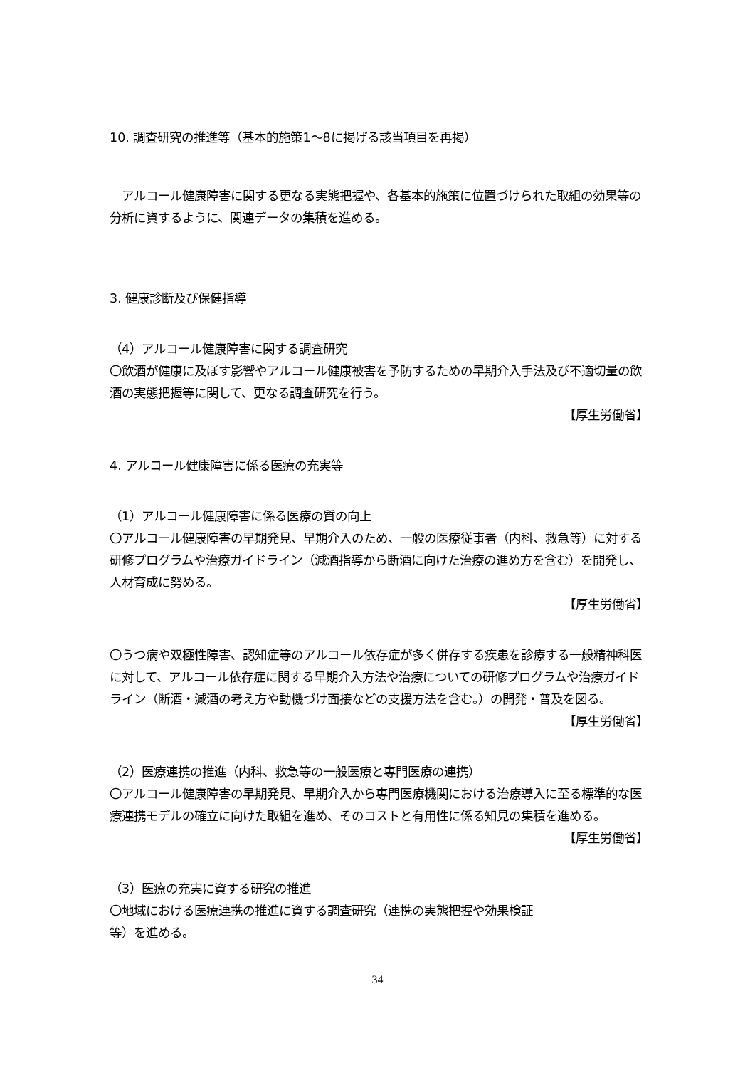10. 調査研究の推進等（基本的施策1～8に掲げる該当項目を再掲）
　アルコール健康障害に関する更なる実態把握や、各基本的施策に位置づけられた取組の効果等の分析に資するように、関連データの集積を進める。
3. 健康診断及び保健指導
（4）アルコール健康障害に関する調査研究
〇飲酒が健康に及ぼす影響やアルコール健康被害を予防するための早期介入手法及び不適切量の飲酒の実態把握等に関して、更なる調査研究を行う。
【厚生労働省】
4. アルコール健康障害に係る医療の充実等
（1）アルコール健康障害に係る医療の質の向上
〇アルコール健康障害の早期発見、早期介入のため、一般の医療従事者（内科、救急等）に対する研修プログラムや治療ガイドライン（減酒指導から断酒に向けた治療の進め方を含む）を開発し、人材育成に努める。
【厚生労働省】
〇うつ病や双極性障害、認知症等のアルコール依存症が多く併存する疾患を診療する一般精神科医に対して、アルコール依存症に関する早期介入方法や治療についての研修プログラムや治療ガイドライン（断酒・減酒の考え方や動機づけ面接などの支援方法を含む。）の開発・普及を図る。
【厚生労働省】
（2）医療連携の推進（内科、救急等の一般医療と専門医療の連携）
〇アルコール健康障害の早期発見、早期介入から専門医療機関における治療導入に至る標準的な医療連携モデルの確立に向けた取組を進め、そのコストと有用性に係る知見の集積を進める。
【厚生労働省】
（3）医療の充実に資する研究の推進
〇地域における医療連携の推進に資する調査研究（連携の実態把握や効果検証
等）を進める。
34